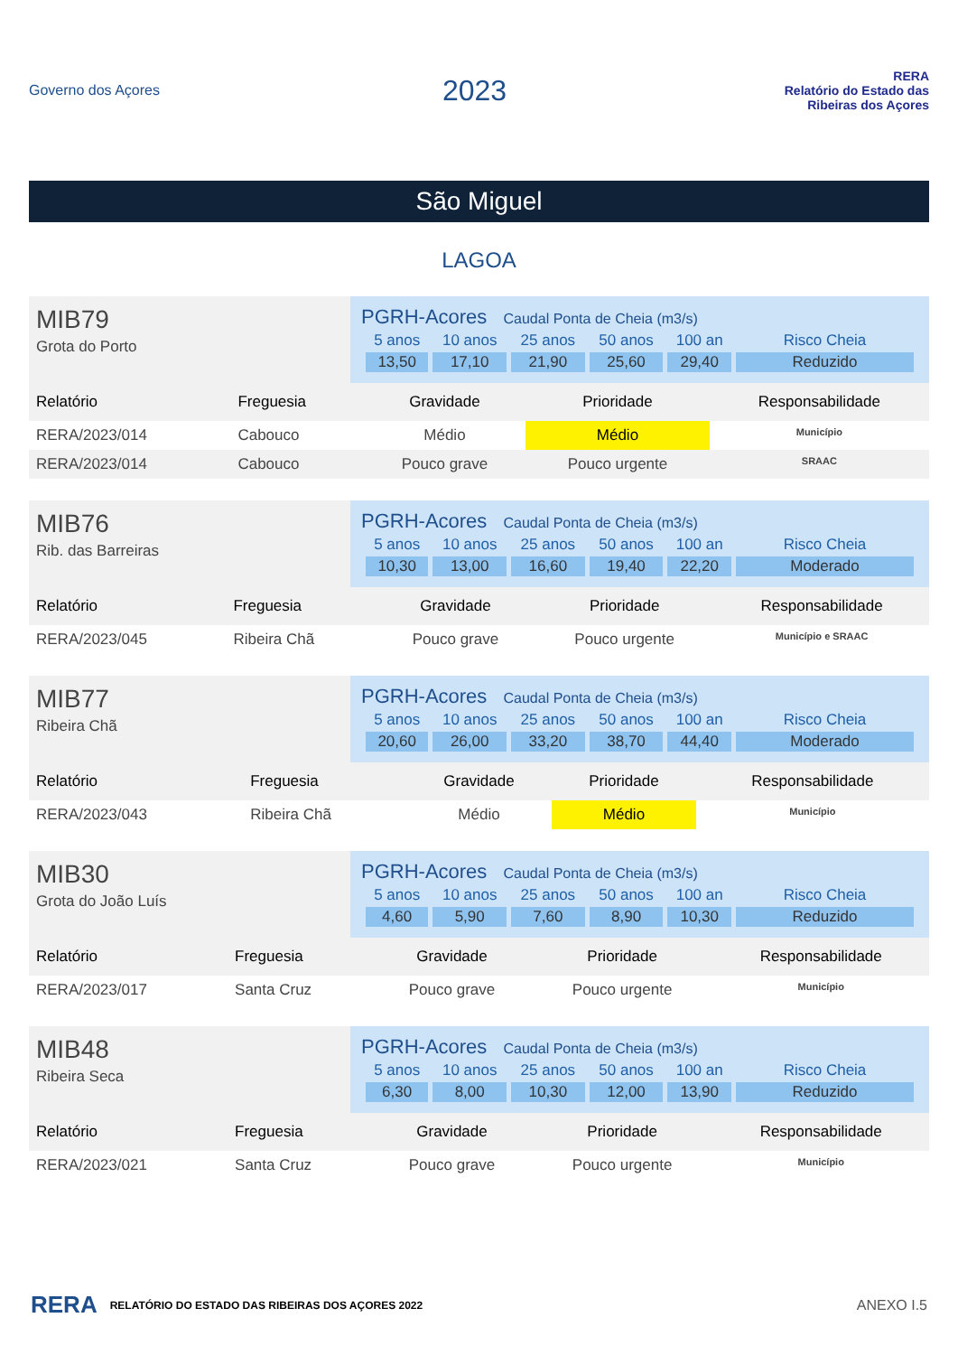Governo dos Açores
2023
RERA
Relatório do Estado das Ribeiras dos Açores
São Miguel
LAGOA
MIB79
Grota do Porto
PGRH-Acores Caudal Ponta de Cheia (m3/s)
| 5 anos | 10 anos | 25 anos | 50 anos | 100 an | Risco Cheia |
| 13,50 | 17,10 | 21,90 | 25,60 | 29,40 | Reduzido |
| Relatório | Freguesia | Gravidade | Prioridade | Responsabilidade |
| --- | --- | --- | --- | --- |
| RERA/2023/014 | Cabouco | Médio | Médio | Município |
| RERA/2023/014 | Cabouco | Pouco grave | Pouco urgente | SRAAC |
MIB76
Rib. das Barreiras
PGRH-Acores Caudal Ponta de Cheia (m3/s)
| 5 anos | 10 anos | 25 anos | 50 anos | 100 an | Risco Cheia |
| 10,30 | 13,00 | 16,60 | 19,40 | 22,20 | Moderado |
| Relatório | Freguesia | Gravidade | Prioridade | Responsabilidade |
| --- | --- | --- | --- | --- |
| RERA/2023/045 | Ribeira Chã | Pouco grave | Pouco urgente | Município e SRAAC |
MIB77
Ribeira Chã
PGRH-Acores Caudal Ponta de Cheia (m3/s)
| 5 anos | 10 anos | 25 anos | 50 anos | 100 an | Risco Cheia |
| 20,60 | 26,00 | 33,20 | 38,70 | 44,40 | Moderado |
| Relatório | Freguesia | Gravidade | Prioridade | Responsabilidade |
| --- | --- | --- | --- | --- |
| RERA/2023/043 | Ribeira Chã | Médio | Médio | Município |
MIB30
Grota do João Luís
PGRH-Acores Caudal Ponta de Cheia (m3/s)
| 5 anos | 10 anos | 25 anos | 50 anos | 100 an | Risco Cheia |
| 4,60 | 5,90 | 7,60 | 8,90 | 10,30 | Reduzido |
| Relatório | Freguesia | Gravidade | Prioridade | Responsabilidade |
| --- | --- | --- | --- | --- |
| RERA/2023/017 | Santa Cruz | Pouco grave | Pouco urgente | Município |
MIB48
Ribeira Seca
PGRH-Acores Caudal Ponta de Cheia (m3/s)
| 5 anos | 10 anos | 25 anos | 50 anos | 100 an | Risco Cheia |
| 6,30 | 8,00 | 10,30 | 12,00 | 13,90 | Reduzido |
| Relatório | Freguesia | Gravidade | Prioridade | Responsabilidade |
| --- | --- | --- | --- | --- |
| RERA/2023/021 | Santa Cruz | Pouco grave | Pouco urgente | Município |
RERA RELATÓRIO DO ESTADO DAS RIBEIRAS DOS AÇORES 2022
ANEXO I.5